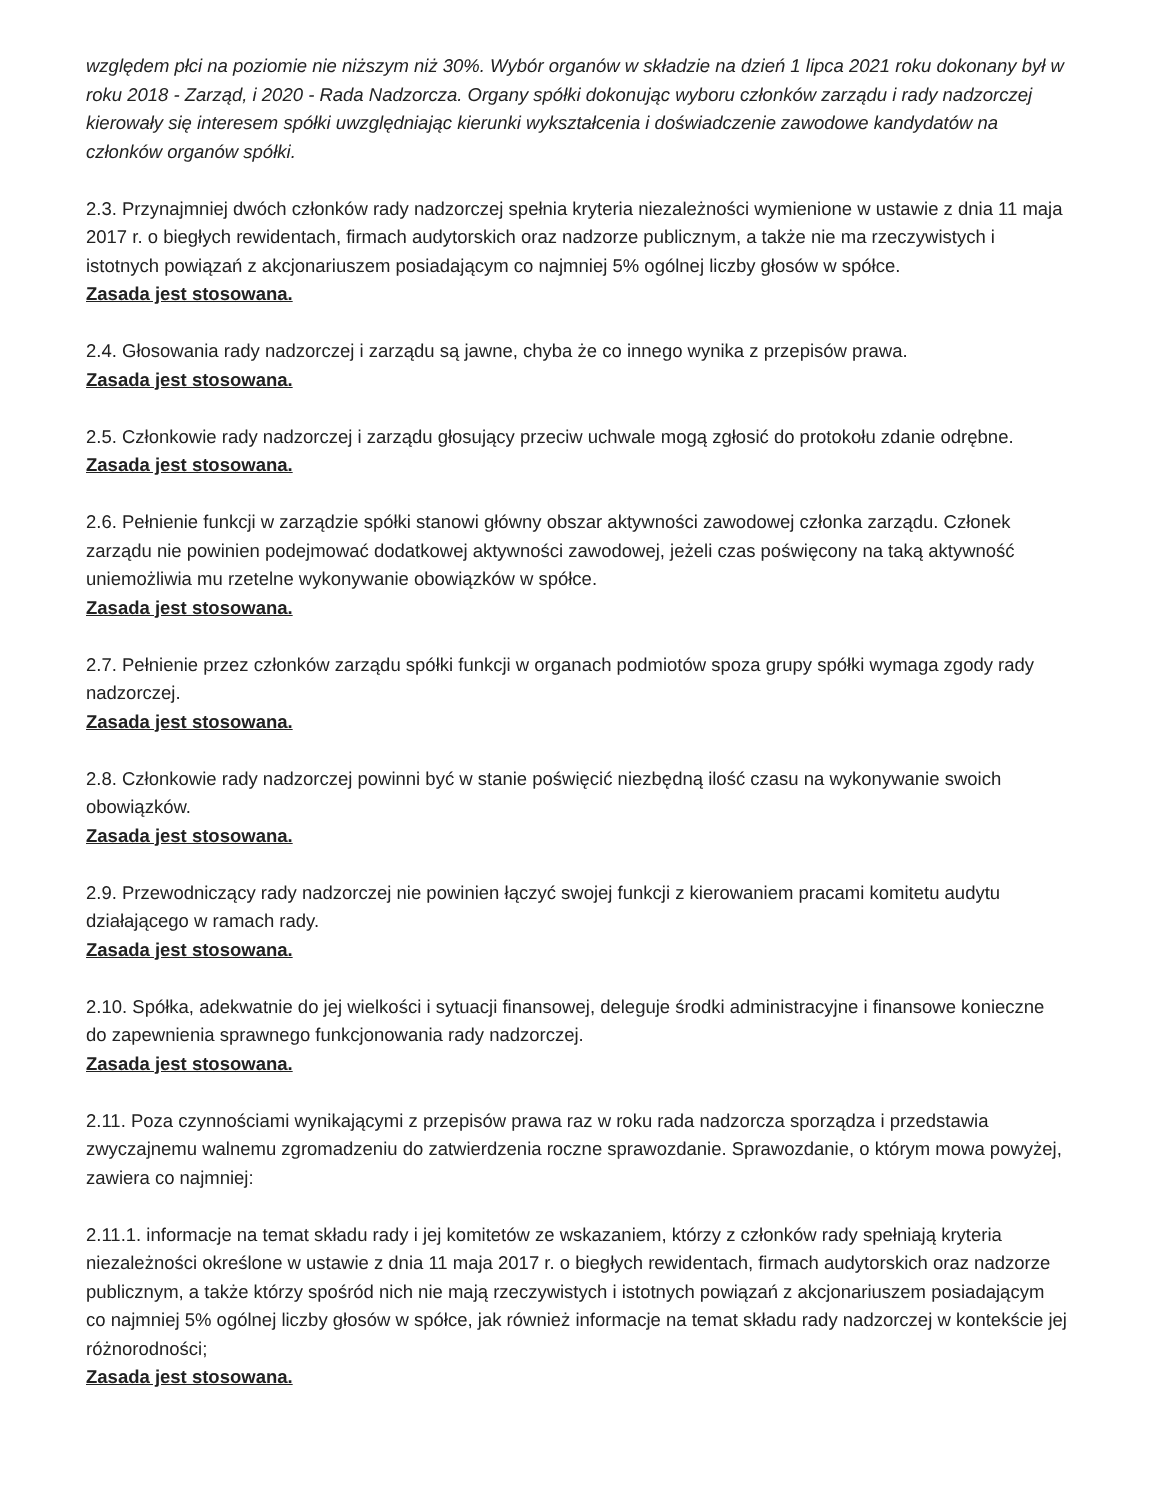względem płci na poziomie nie niższym niż 30%. Wybór organów w składzie na dzień 1 lipca 2021 roku dokonany był w roku 2018 - Zarząd, i 2020 - Rada Nadzorcza. Organy spółki dokonując wyboru członków zarządu i rady nadzorczej kierowały się interesem spółki uwzględniając kierunki wykształcenia i doświadczenie zawodowe kandydatów na członków organów spółki.
2.3. Przynajmniej dwóch członków rady nadzorczej spełnia kryteria niezależności wymienione w ustawie z dnia 11 maja 2017 r. o biegłych rewidentach, firmach audytorskich oraz nadzorze publicznym, a także nie ma rzeczywistych i istotnych powiązań z akcjonariuszem posiadającym co najmniej 5% ogólnej liczby głosów w spółce.
Zasada jest stosowana.
2.4. Głosowania rady nadzorczej i zarządu są jawne, chyba że co innego wynika z przepisów prawa.
Zasada jest stosowana.
2.5. Członkowie rady nadzorczej i zarządu głosujący przeciw uchwale mogą zgłosić do protokołu zdanie odrębne.
Zasada jest stosowana.
2.6. Pełnienie funkcji w zarządzie spółki stanowi główny obszar aktywności zawodowej członka zarządu. Członek zarządu nie powinien podejmować dodatkowej aktywności zawodowej, jeżeli czas poświęcony na taką aktywność uniemożliwia mu rzetelne wykonywanie obowiązków w spółce.
Zasada jest stosowana.
2.7. Pełnienie przez członków zarządu spółki funkcji w organach podmiotów spoza grupy spółki wymaga zgody rady nadzorczej.
Zasada jest stosowana.
2.8. Członkowie rady nadzorczej powinni być w stanie poświęcić niezbędną ilość czasu na wykonywanie swoich obowiązków.
Zasada jest stosowana.
2.9. Przewodniczący rady nadzorczej nie powinien łączyć swojej funkcji z kierowaniem pracami komitetu audytu działającego w ramach rady.
Zasada jest stosowana.
2.10. Spółka, adekwatnie do jej wielkości i sytuacji finansowej, deleguje środki administracyjne i finansowe konieczne do zapewnienia sprawnego funkcjonowania rady nadzorczej.
Zasada jest stosowana.
2.11. Poza czynnościami wynikającymi z przepisów prawa raz w roku rada nadzorcza sporządza i przedstawia zwyczajnemu walnemu zgromadzeniu do zatwierdzenia roczne sprawozdanie. Sprawozdanie, o którym mowa powyżej, zawiera co najmniej:
2.11.1. informacje na temat składu rady i jej komitetów ze wskazaniem, którzy z członków rady spełniają kryteria niezależności określone w ustawie z dnia 11 maja 2017 r. o biegłych rewidentach, firmach audytorskich oraz nadzorze publicznym, a także którzy spośród nich nie mają rzeczywistych i istotnych powiązań z akcjonariuszem posiadającym co najmniej 5% ogólnej liczby głosów w spółce, jak również informacje na temat składu rady nadzorczej w kontekście jej różnorodności;
Zasada jest stosowana.